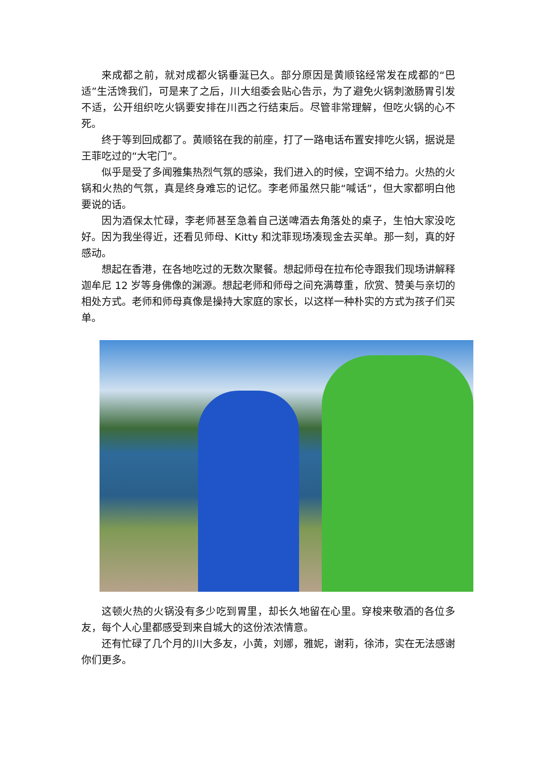来成都之前，就对成都火锅垂涎已久。部分原因是黄顺铭经常发在成都的“巴适”生活馋我们，可是来了之后，川大组委会贴心告示，为了避免火锅刺激肠胃引发不适，公开组织吃火锅要安排在川西之行结束后。尽管非常理解，但吃火锅的心不死。
终于等到回成都了。黄顺铭在我的前座，打了一路电话布置安排吃火锅，据说是王菲吃过的“大宅门”。
似乎是受了多闻雅集热烈气氛的感染，我们进入的时候，空调不给力。火热的火锅和火热的气氛，真是终身难忘的记忆。李老师虽然只能“喊话”，但大家都明白他要说的话。
因为酒保太忙碌，李老师甚至急着自己送啤酒去角落处的桌子，生怕大家没吃好。因为我坐得近，还看见师母、Kitty 和沈菲现场凑现金去买单。那一刻，真的好感动。
想起在香港，在各地吃过的无数次聚餐。想起师母在拉布伦寺跟我们现场讲解释迦牟尼 12 岁等身佛像的渊源。想起老师和师母之间充满尊重，欣赏、赞美与亲切的相处方式。老师和师母真像是操持大家庭的家长，以这样一种朴实的方式为孩子们买单。
这顿火热的火锅没有多少吃到胃里，却长久地留在心里。穿梭来敬酒的各位多友，每个人心里都感受到来自城大的这份浓浓情意。
还有忙碌了几个月的川大多友，小黄，刘娜，雅妮，谢莉，徐沛，实在无法感谢你们更多。